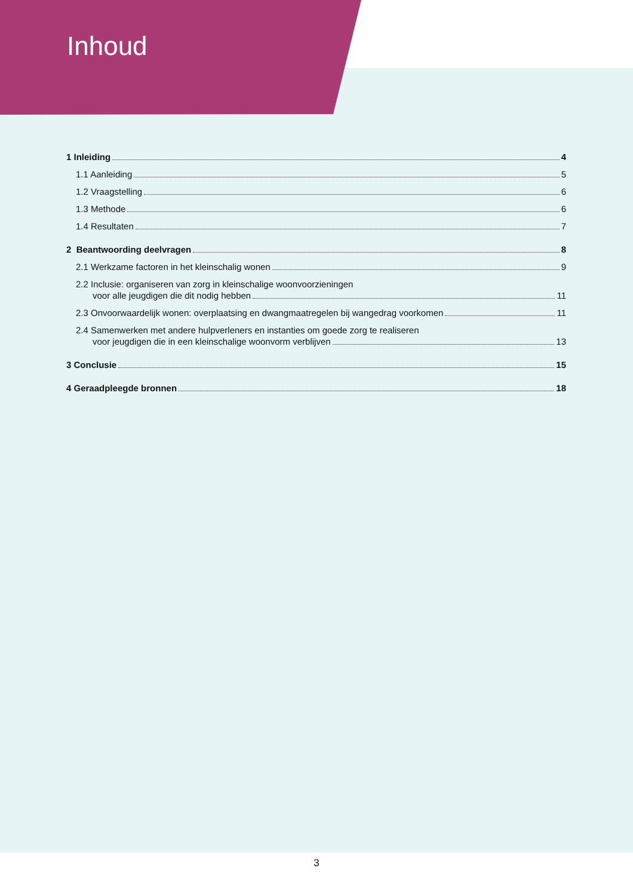Inhoud
1 Inleiding 4
1.1 Aanleiding 5
1.2 Vraagstelling 6
1.3 Methode 6
1.4 Resultaten 7
2 Beantwoording deelvragen 8
2.1 Werkzame factoren in het kleinschalig wonen 9
2.2 Inclusie: organiseren van zorg in kleinschalige woonvoorzieningen
voor alle jeugdigen die dit nodig hebben 11
2.3 Onvoorwaardelijk wonen: overplaatsing en dwangmaatregelen bij wangedrag voorkomen 11
2.4 Samenwerken met andere hulpverleners en instanties om goede zorg te realiseren
voor jeugdigen die in een kleinschalige woonvorm verblijven 13
3 Conclusie 15
4 Geraadpleegde bronnen 18
3